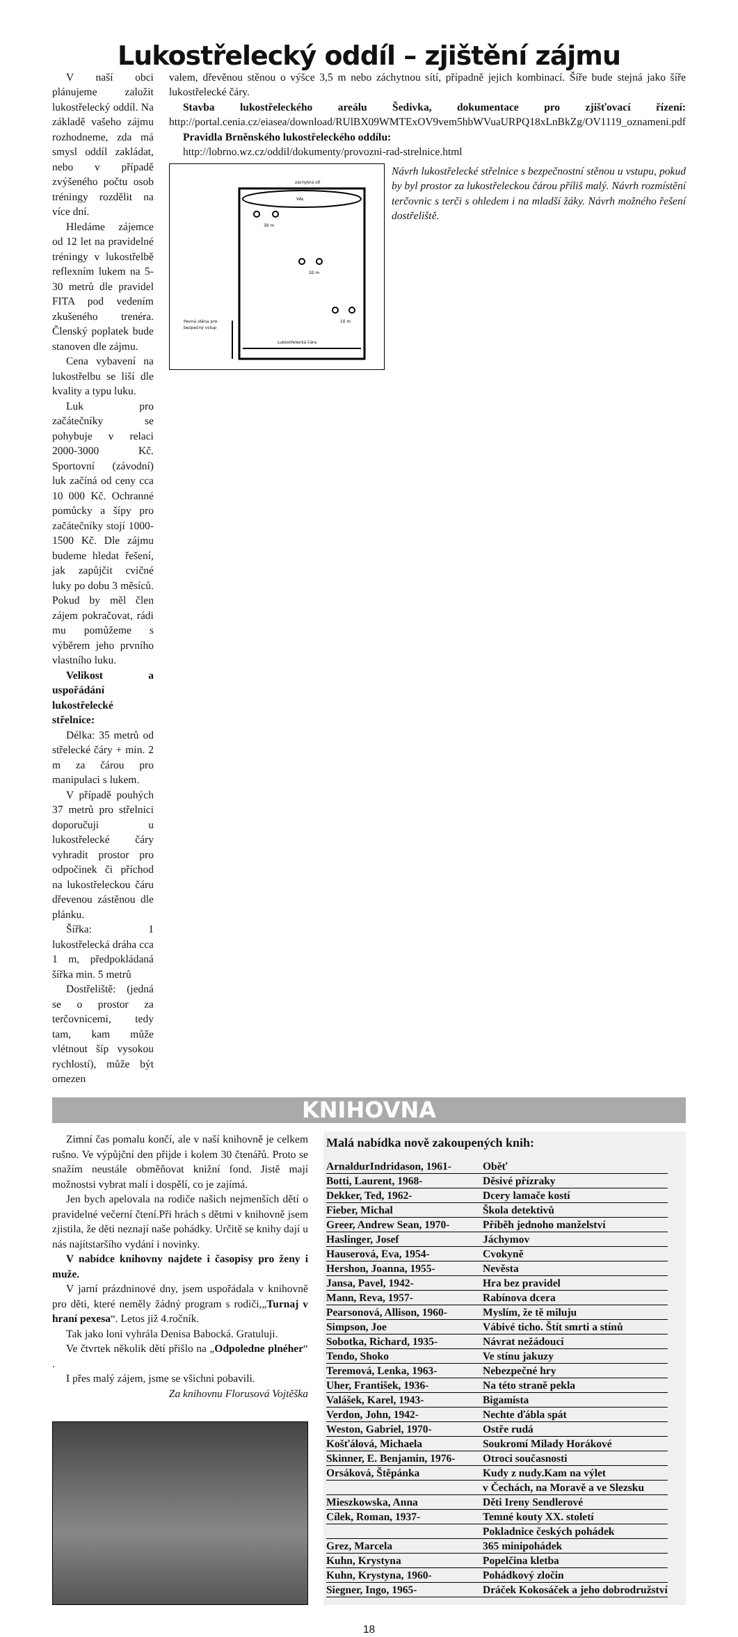Lukostřelecký oddíl – zjištění zájmu
V naší obci plánujeme založit lukostřelecký oddíl. Na základě vašeho zájmu rozhodneme, zda má smysl oddíl zakládat, nebo v případě zvýšeného počtu osob tréningy rozdělit na více dní.
Hledáme zájemce od 12 let na pravidelné tréningy v lukostřelbě reflexním lukem na 5-30 metrů dle pravidel FITA pod vedením zkušeného trenéra. Členský poplatek bude stanoven dle zájmu.
Cena vybavení na lukostřelbu se liší dle kvality a typu luku.
Luk pro začátečníky se pohybuje v relaci 2000-3000 Kč. Sportovní (závodní) luk začíná od ceny cca 10 000 Kč. Ochranné pomůcky a šípy pro začátečníky stojí 1000-1500 Kč. Dle zájmu budeme hledat řešení, jak zapůjčit cvičné luky po dobu 3 měsíců. Pokud by měl člen zájem pokračovat, rádi mu pomůžeme s výběrem jeho prvního vlastního luku.
Velikost a uspořádání lukostřelecké střelnice:
Délka: 35 metrů od střelecké čáry + min. 2 m za čárou pro manipulaci s lukem.
V případě pouhých 37 metrů pro střelnici doporučuji u lukostřelecké čáry vyhradit prostor pro odpočinek či příchod na lukostřeleckou čáru dřevenou zástěnou dle plánku.
Šířka: 1 lukostřelecká dráha cca 1 m, předpokládaná šířka min. 5 metrů
Dostřeliště: (jedná se o prostor za terčovnicemi, tedy tam, kam může vlétnout šíp vysokou rychlostí), může být omezen
valem, dřevěnou stěnou o výšce 3,5 m nebo záchytnou sítí, případně jejich kombinací. Šíře bude stejná jako šíře lukostřelecké čáry.
Stavba lukostřeleckého areálu Šedivka, dokumentace pro zjišťovací řízení: http://portal.cenia.cz/eiasea/download/RUlBX09WMTExOV9vem5hbWVuaURPQ18xLnBkZg/OV1119_oznameni.pdf
Pravidla Brněnského lukostřeleckého oddílu:
http://lobrno.wz.cz/oddil/dokumenty/provozni-rad-strelnice.html
záchytná síť
VAL
30 m
20 m
10 m
Lukostřelecká čára
Pevná stěna pro
bezpečný vstup
Návrh lukostřelecké střelnice s bezpečnostní stěnou u vstupu, pokud by byl prostor za lukostřeleckou čárou příliš malý. Návrh rozmístění terčovnic s terči s ohledem i na mladší žáky. Návrh možného řešení dostřeliště.
KNIHOVNA
Zimní čas pomalu končí, ale v naší knihovně je celkem rušno. Ve výpůjční den přijde i kolem 30 čtenářů. Proto se snažím neustále obměňovat knižní fond. Jistě mají možnostsi vybrat malí i dospělí, co je zajímá.
Jen bych apelovala na rodiče našich nejmenších dětí o pravidelné večerní čtení.Při hrách s dětmi v knihovně jsem zjistila, že děti neznají naše pohádky. Určitě se knihy dají u nás najítstaršího vydání i novinky.
V nabídce knihovny najdete i časopisy pro ženy i muže.
V jarní prázdninové dny, jsem uspořádala v knihovně pro děti, které neměly žádný program s rodiči,„Turnaj v hraní pexesa“. Letos již 4.ročník.
Tak jako loni vyhrála Denisa Babocká. Gratuluji.
Ve čtvrtek několik dětí přišlo na „Odpoledne plnéher“ .
I přes malý zájem, jsme se všichni pobavili.
Za knihovnu Florusová Vojtěška
Malá nabídka nově zakoupených knih:
| ArnaldurIndridason, 1961- | Oběť |
| Botti, Laurent, 1968- | Děsivé přízraky |
| Dekker, Ted, 1962- | Dcery lamače kostí |
| Fieber, Michal | Škola detektivů |
| Greer, Andrew Sean, 1970- | Příběh jednoho manželství |
| Haslinger, Josef | Jáchymov |
| Hauserová, Eva, 1954- | Cvokyně |
| Hershon, Joanna, 1955- | Nevěsta |
| Jansa, Pavel, 1942- | Hra bez pravidel |
| Mann, Reva, 1957- | Rabínova dcera |
| Pearsonová, Allison, 1960- | Myslím, že tě miluju |
| Simpson, Joe | Vábivé ticho. Štít smrti a stínů |
| Sobotka, Richard, 1935- | Návrat nežádoucí |
| Tendo, Shoko | Ve stínu jakuzy |
| Teremová, Lenka, 1963- | Nebezpečné hry |
| Uher, František, 1936- | Na této straně pekla |
| Valášek, Karel, 1943- | Bigamista |
| Verdon, John, 1942- | Nechte ďábla spát |
| Weston, Gabriel, 1970- | Ostře rudá |
| Košťálová, Michaela | Soukromí Milady Horákové |
| Skinner, E. Benjamin, 1976- | Otroci současnosti |
| Orsáková, Štěpánka | Kudy z nudy.Kam na výlet |
| | v Čechách, na Moravě a ve Slezsku |
| Mieszkowska, Anna | Děti Ireny Sendlerové |
| Cílek, Roman, 1937- | Temné kouty XX. století |
| | Pokladnice českých pohádek |
| Grez, Marcela | 365 minipohádek |
| Kuhn, Krystyna | Popelčina kletba |
| Kuhn, Krystyna, 1960- | Pohádkový zločin |
| Siegner, Ingo, 1965- | Dráček Kokosáček a jeho dobrodružství |
18